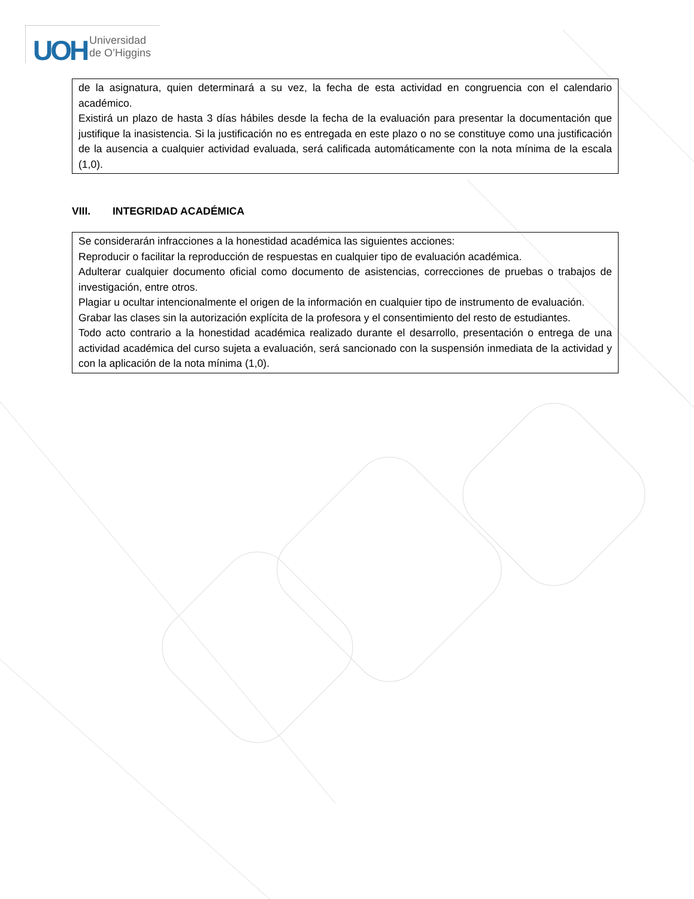UOH
Universidad
de O’Higgins
de la asignatura, quien determinará a su vez, la fecha de esta actividad en congruencia con el calendario académico.
Existirá un plazo de hasta 3 días hábiles desde la fecha de la evaluación para presentar la documentación que justifique la inasistencia. Si la justificación no es entregada en este plazo o no se constituye como una justificación de la ausencia a cualquier actividad evaluada, será calificada automáticamente con la nota mínima de la escala (1,0).
VIII. INTEGRIDAD ACADÉMICA
Se considerarán infracciones a la honestidad académica las siguientes acciones:
Reproducir o facilitar la reproducción de respuestas en cualquier tipo de evaluación académica.
Adulterar cualquier documento oficial como documento de asistencias, correcciones de pruebas o trabajos de investigación, entre otros.
Plagiar u ocultar intencionalmente el origen de la información en cualquier tipo de instrumento de evaluación.
Grabar las clases sin la autorización explícita de la profesora y el consentimiento del resto de estudiantes.
Todo acto contrario a la honestidad académica realizado durante el desarrollo, presentación o entrega de una actividad académica del curso sujeta a evaluación, será sancionado con la suspensión inmediata de la actividad y con la aplicación de la nota mínima (1,0).